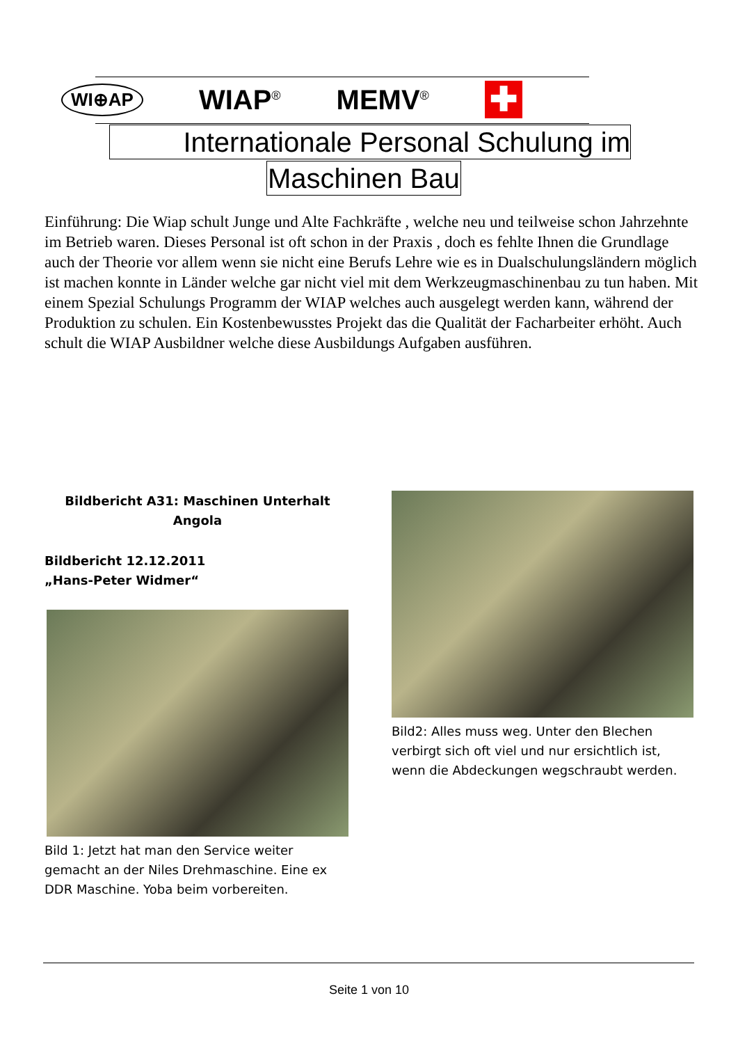WI⊕AP WIAP<sup>®</sup> MEMV<sup>®</sup> ✚
Internationale Personal Schulung im
Maschinen Bau
Einführung: Die Wiap schult Junge und Alte Fachkräfte , welche neu und teilweise schon Jahrzehnte im Betrieb waren. Dieses Personal ist oft schon in der Praxis , doch es fehlte Ihnen die Grundlage auch der Theorie vor allem wenn sie nicht eine Berufs Lehre wie es in Dualschulungsländern möglich ist machen konnte in Länder welche gar nicht viel mit dem Werkzeugmaschinenbau zu tun haben. Mit einem Spezial Schulungs Programm der WIAP welches auch ausgelegt werden kann, während der Produktion zu schulen. Ein Kostenbewusstes Projekt das die Qualität der Facharbeiter erhöht. Auch schult die WIAP Ausbildner welche diese Ausbildungs Aufgaben ausführen.
Bildbericht A31: Maschinen Unterhalt
Angola
Bildbericht 12.12.2011
„Hans-Peter Widmer“
Bild 1: Jetzt hat man den Service weiter gemacht an der Niles Drehmaschine. Eine ex DDR Maschine. Yoba beim vorbereiten.
Bild2: Alles muss weg. Unter den Blechen verbirgt sich oft viel und nur ersichtlich ist, wenn die Abdeckungen wegschraubt werden.
Seite 1 von 10